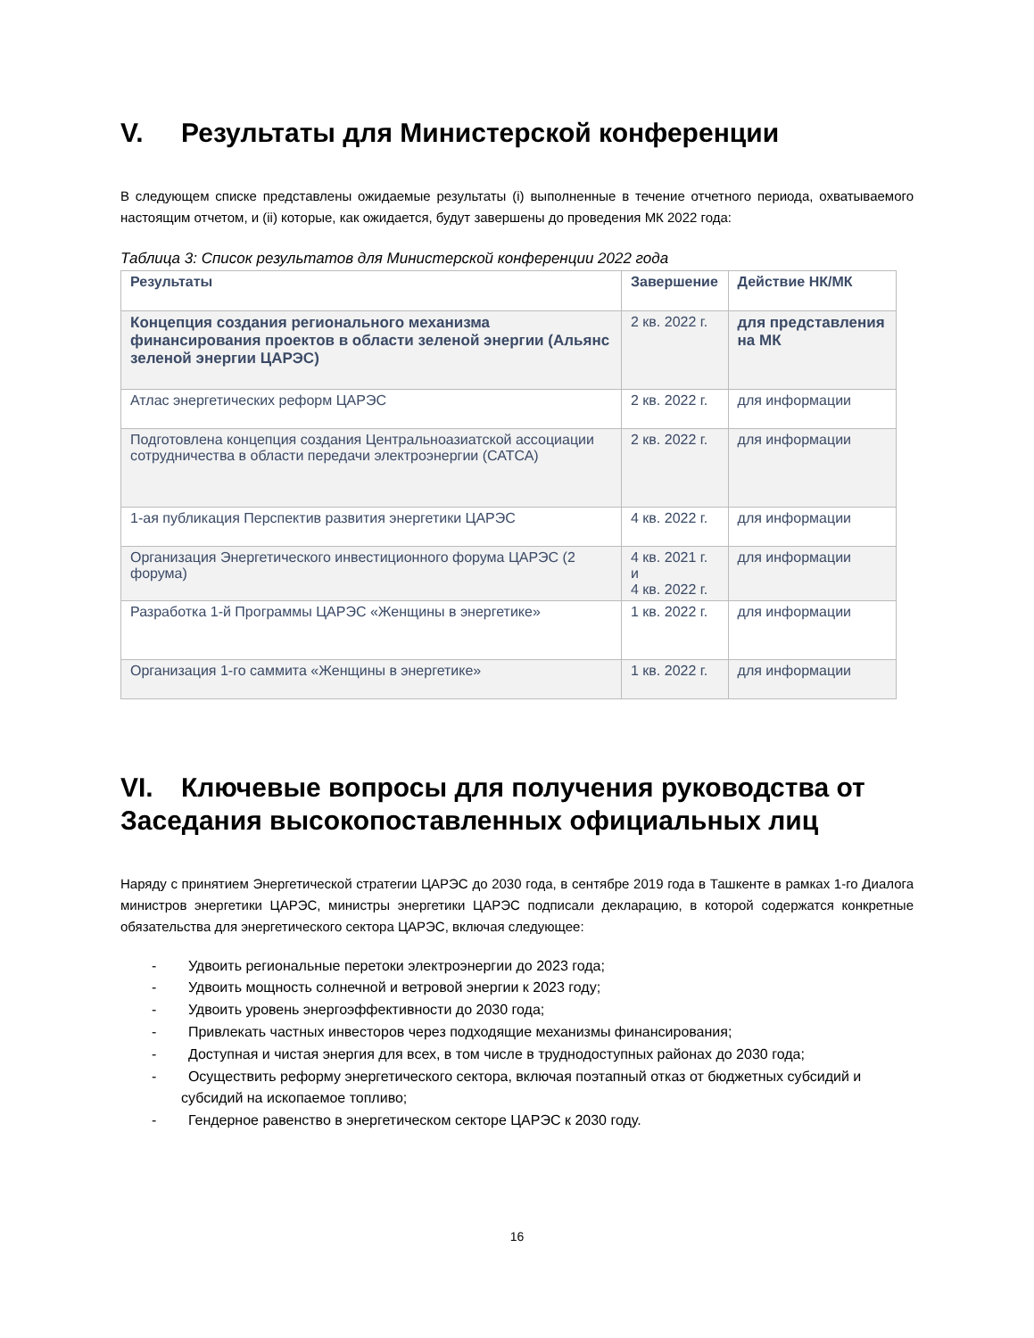V. Результаты для Министерской конференции
В следующем списке представлены ожидаемые результаты (i) выполненные в течение отчетного периода, охватываемого настоящим отчетом, и (ii) которые, как ожидается, будут завершены до проведения МК 2022 года:
Таблица 3: Список результатов для Министерской конференции 2022 года
| Результаты | Завершение | Действие НК/МК |
| --- | --- | --- |
| Концепция создания регионального механизма финансирования проектов в области зеленой энергии (Альянс зеленой энергии ЦАРЭС) | 2 кв. 2022 г. | для представления на МК |
| Атлас энергетических реформ ЦАРЭС | 2 кв. 2022 г. | для информации |
| Подготовлена концепция создания Центральноазиатской ассоциации сотрудничества в области передачи электроэнергии (САТСА) | 2 кв. 2022 г. | для информации |
| 1-ая публикация Перспектив развития энергетики ЦАРЭС | 4 кв. 2022 г. | для информации |
| Организация Энергетического инвестиционного форума ЦАРЭС (2 форума) | 4 кв. 2021 г. и 4 кв. 2022 г. | для информации |
| Разработка 1-й Программы ЦАРЭС «Женщины в энергетике» | 1 кв. 2022 г. | для информации |
| Организация 1-го саммита «Женщины в энергетике» | 1 кв. 2022 г. | для информации |
VI. Ключевые вопросы для получения руководства от Заседания высокопоставленных официальных лиц
Наряду с принятием Энергетической стратегии ЦАРЭС до 2030 года, в сентябре 2019 года в Ташкенте в рамках 1-го Диалога министров энергетики ЦАРЭС, министры энергетики ЦАРЭС подписали декларацию, в которой содержатся конкретные обязательства для энергетического сектора ЦАРЭС, включая следующее:
- Удвоить региональные перетоки электроэнергии до 2023 года;
- Удвоить мощность солнечной и ветровой энергии к 2023 году;
- Удвоить уровень энергоэффективности до 2030 года;
- Привлекать частных инвесторов через подходящие механизмы финансирования;
- Доступная и чистая энергия для всех, в том числе в труднодоступных районах до 2030 года;
- Осуществить реформу энергетического сектора, включая поэтапный отказ от бюджетных субсидий и субсидий на ископаемое топливо;
- Гендерное равенство в энергетическом секторе ЦАРЭС к 2030 году.
16